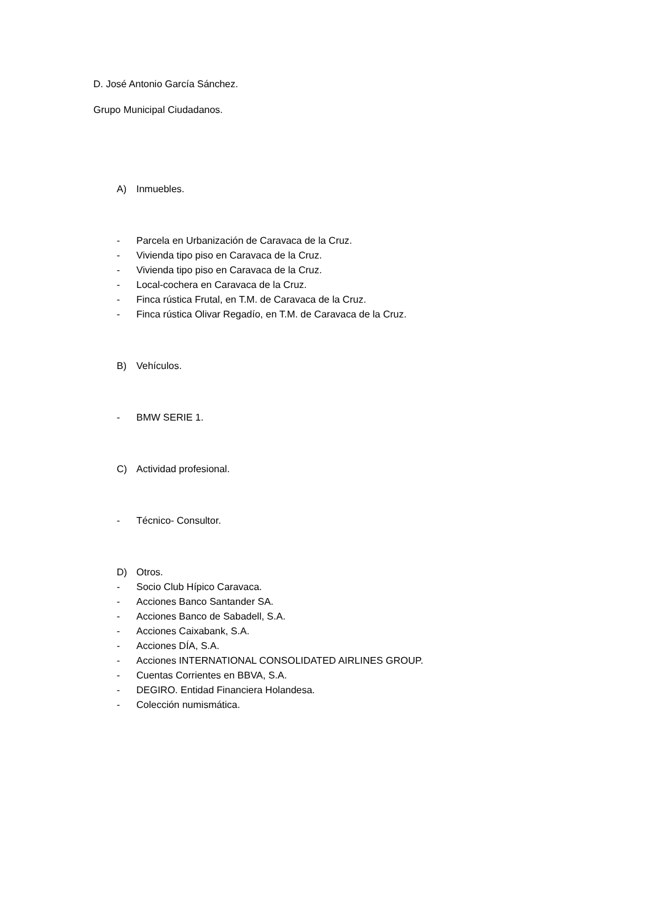D. José Antonio García Sánchez.
Grupo Municipal Ciudadanos.
A) Inmuebles.
- Parcela en Urbanización de Caravaca de la Cruz.
- Vivienda tipo piso en Caravaca de la Cruz.
- Vivienda tipo piso en Caravaca de la Cruz.
- Local-cochera en Caravaca de la Cruz.
- Finca rústica Frutal, en T.M. de Caravaca de la Cruz.
- Finca rústica Olivar Regadío, en T.M. de Caravaca de la Cruz.
B) Vehículos.
- BMW SERIE 1.
C) Actividad profesional.
- Técnico- Consultor.
D) Otros.
- Socio Club Hípico Caravaca.
- Acciones Banco Santander SA.
- Acciones Banco de Sabadell, S.A.
- Acciones Caixabank, S.A.
- Acciones DÍA, S.A.
- Acciones INTERNATIONAL CONSOLIDATED AIRLINES GROUP.
- Cuentas Corrientes en BBVA, S.A.
- DEGIRO. Entidad Financiera Holandesa.
- Colección numismática.